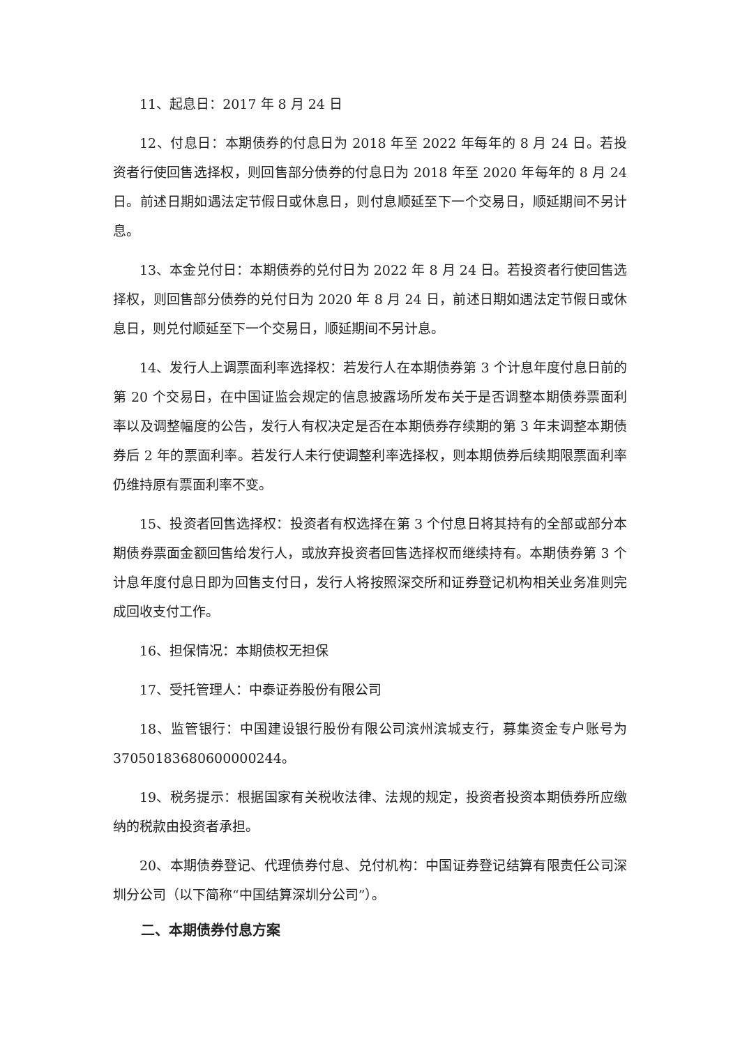11、起息日：2017 年 8 月 24 日
12、付息日：本期债券的付息日为 2018 年至 2022 年每年的 8 月 24 日。若投资者行使回售选择权，则回售部分债券的付息日为 2018 年至 2020 年每年的 8 月 24 日。前述日期如遇法定节假日或休息日，则付息顺延至下一个交易日，顺延期间不另计息。
13、本金兑付日：本期债券的兑付日为 2022 年 8 月 24 日。若投资者行使回售选择权，则回售部分债券的兑付日为 2020 年 8 月 24 日，前述日期如遇法定节假日或休息日，则兑付顺延至下一个交易日，顺延期间不另计息。
14、发行人上调票面利率选择权：若发行人在本期债券第 3 个计息年度付息日前的第 20 个交易日，在中国证监会规定的信息披露场所发布关于是否调整本期债券票面利率以及调整幅度的公告，发行人有权决定是否在本期债券存续期的第 3 年末调整本期债券后 2 年的票面利率。若发行人未行使调整利率选择权，则本期债券后续期限票面利率仍维持原有票面利率不变。
15、投资者回售选择权：投资者有权选择在第 3 个付息日将其持有的全部或部分本期债券票面金额回售给发行人，或放弃投资者回售选择权而继续持有。本期债券第 3 个计息年度付息日即为回售支付日，发行人将按照深交所和证券登记机构相关业务准则完成回收支付工作。
16、担保情况：本期债权无担保
17、受托管理人：中泰证券股份有限公司
18、监管银行：中国建设银行股份有限公司滨州滨城支行，募集资金专户账号为 37050183680600000244。
19、税务提示：根据国家有关税收法律、法规的规定，投资者投资本期债券所应缴纳的税款由投资者承担。
20、本期债券登记、代理债券付息、兑付机构：中国证券登记结算有限责任公司深圳分公司（以下简称“中国结算深圳分公司”）。
二、本期债券付息方案